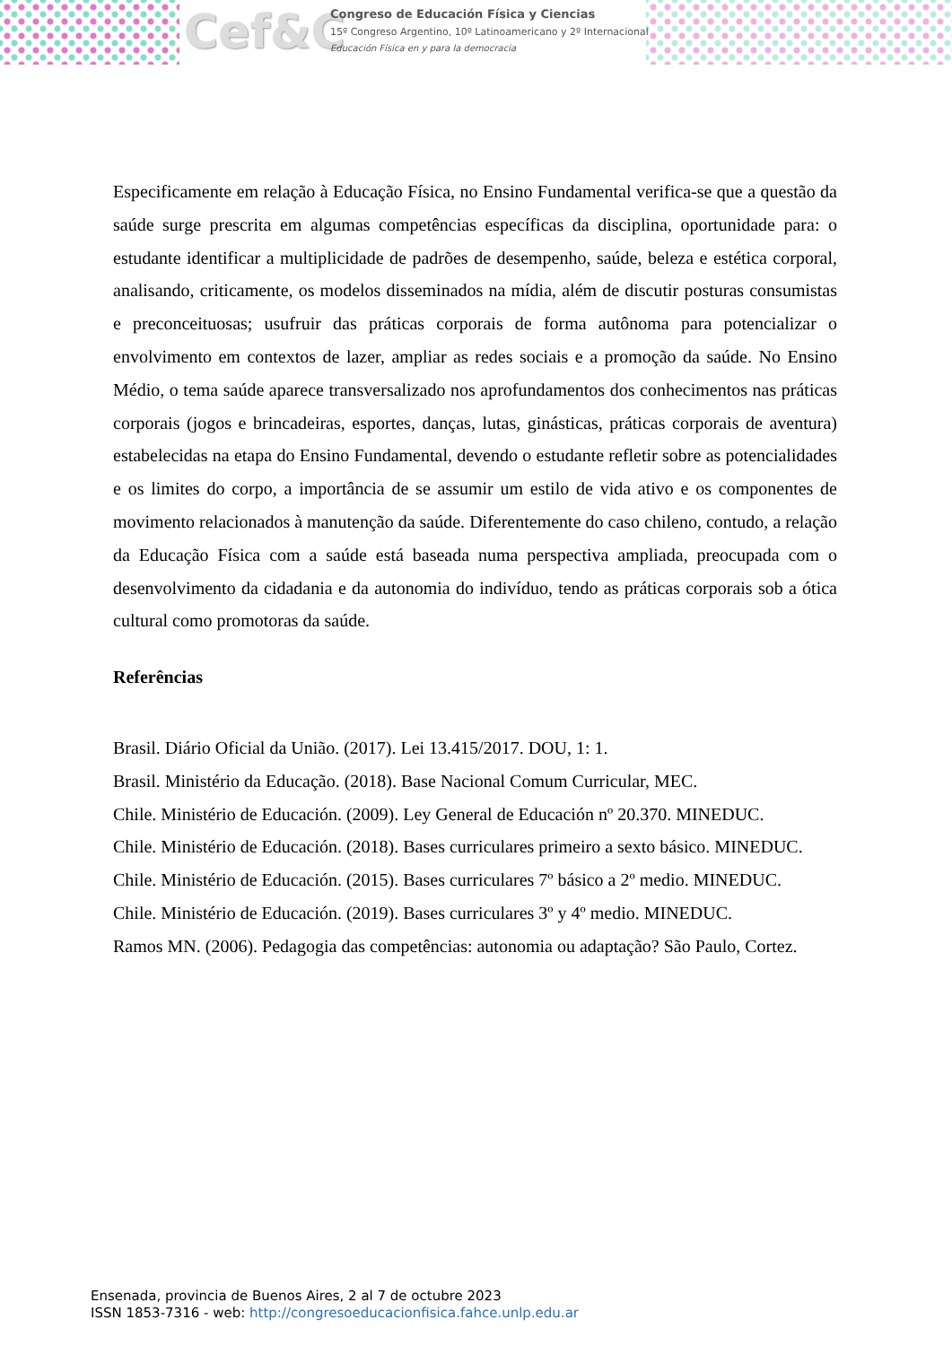Cef&C
Congreso de Educación Física y Ciencias
15º Congreso Argentino, 10º Latinoamericano y 2º Internacional
Educación Física en y para la democracia
Especificamente em relação à Educação Física, no Ensino Fundamental verifica-se que a questão da saúde surge prescrita em algumas competências específicas da disciplina, oportunidade para: o estudante identificar a multiplicidade de padrões de desempenho, saúde, beleza e estética corporal, analisando, criticamente, os modelos disseminados na mídia, além de discutir posturas consumistas e preconceituosas; usufruir das práticas corporais de forma autônoma para potencializar o envolvimento em contextos de lazer, ampliar as redes sociais e a promoção da saúde. No Ensino Médio, o tema saúde aparece transversalizado nos aprofundamentos dos conhecimentos nas práticas corporais (jogos e brincadeiras, esportes, danças, lutas, ginásticas, práticas corporais de aventura) estabelecidas na etapa do Ensino Fundamental, devendo o estudante refletir sobre as potencialidades e os limites do corpo, a importância de se assumir um estilo de vida ativo e os componentes de movimento relacionados à manutenção da saúde. Diferentemente do caso chileno, contudo, a relação da Educação Física com a saúde está baseada numa perspectiva ampliada, preocupada com o desenvolvimento da cidadania e da autonomia do indivíduo, tendo as práticas corporais sob a ótica cultural como promotoras da saúde.
Referências
Brasil. Diário Oficial da União. (2017). Lei 13.415/2017. DOU, 1: 1.
Brasil. Ministério da Educação. (2018). Base Nacional Comum Curricular, MEC.
Chile. Ministério de Educación. (2009). Ley General de Educación nº 20.370. MINEDUC.
Chile. Ministério de Educación. (2018). Bases curriculares primeiro a sexto básico. MINEDUC.
Chile. Ministério de Educación. (2015). Bases curriculares 7º básico a 2º medio. MINEDUC.
Chile. Ministério de Educación. (2019). Bases curriculares 3º y 4º medio. MINEDUC.
Ramos MN. (2006). Pedagogia das competências: autonomia ou adaptação? São Paulo, Cortez.
Ensenada, provincia de Buenos Aires, 2 al 7 de octubre 2023
ISSN 1853-7316 - web: http://congresoeducacionfisica.fahce.unlp.edu.ar